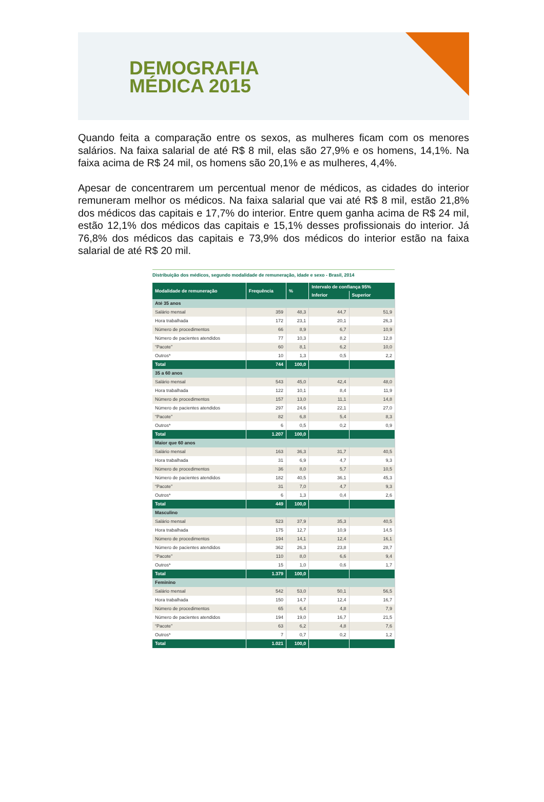DEMOGRAFIA
MÉDICA 2015
Quando feita a comparação entre os sexos, as mulheres ficam com os menores salários. Na faixa salarial de até R$ 8 mil, elas são 27,9% e os homens, 14,1%. Na faixa acima de R$ 24 mil, os homens são 20,1% e as mulheres, 4,4%.
Apesar de concentrarem um percentual menor de médicos, as cidades do interior remuneram melhor os médicos. Na faixa salarial que vai até R$ 8 mil, estão 21,8% dos médicos das capitais e 17,7% do interior. Entre quem ganha acima de R$ 24 mil, estão 12,1% dos médicos das capitais e 15,1% desses profissionais do interior. Já 76,8% dos médicos das capitais e 73,9% dos médicos do interior estão na faixa salarial de até R$ 20 mil.
Distribuição dos médicos, segundo modalidade de remuneração, idade e sexo - Brasil, 2014
| Modalidade de remuneração | Frequência | % | Intervalo de confiança 95% | |
| --- | --- | --- | --- | --- |
| | | | Inferior | Superior |
| Até 35 anos | | | | |
| Salário mensal | 359 | 48,3 | 44,7 | 51,9 |
| Hora trabalhada | 172 | 23,1 | 20,1 | 26,3 |
| Número de procedimentos | 66 | 8,9 | 6,7 | 10,9 |
| Número de pacientes atendidos | 77 | 10,3 | 8,2 | 12,8 |
| “Pacote” | 60 | 8,1 | 6,2 | 10,0 |
| Outros* | 10 | 1,3 | 0,5 | 2,2 |
| Total | 744 | 100,0 | | |
| 35 a 60 anos | | | | |
| Salário mensal | 543 | 45,0 | 42,4 | 48,0 |
| Hora trabalhada | 122 | 10,1 | 8,4 | 11,9 |
| Número de procedimentos | 157 | 13,0 | 11,1 | 14,8 |
| Número de pacientes atendidos | 297 | 24,6 | 22,1 | 27,0 |
| “Pacote” | 82 | 6,8 | 5,4 | 8,3 |
| Outros* | 6 | 0,5 | 0,2 | 0,9 |
| Total | 1.207 | 100,0 | | |
| Maior que 60 anos | | | | |
| Salário mensal | 163 | 36,3 | 31,7 | 40,5 |
| Hora trabalhada | 31 | 6,9 | 4,7 | 9,3 |
| Número de procedimentos | 36 | 8,0 | 5,7 | 10,5 |
| Número de pacientes atendidos | 182 | 40,5 | 36,1 | 45,3 |
| “Pacote” | 31 | 7,0 | 4,7 | 9,3 |
| Outros* | 6 | 1,3 | 0,4 | 2,6 |
| Total | 449 | 100,0 | | |
| Masculino | | | | |
| Salário mensal | 523 | 37,9 | 35,3 | 40,5 |
| Hora trabalhada | 175 | 12,7 | 10,9 | 14,5 |
| Número de procedimentos | 194 | 14,1 | 12,4 | 16,1 |
| Número de pacientes atendidos | 362 | 26,3 | 23,8 | 28,7 |
| “Pacote” | 110 | 8,0 | 6,6 | 9,4 |
| Outros* | 15 | 1,0 | 0,6 | 1,7 |
| Total | 1.379 | 100,0 | | |
| Feminino | | | | |
| Salário mensal | 542 | 53,0 | 50,1 | 56,5 |
| Hora trabalhada | 150 | 14,7 | 12,4 | 16,7 |
| Número de procedimentos | 65 | 6,4 | 4,8 | 7,9 |
| Número de pacientes atendidos | 194 | 19,0 | 16,7 | 21,5 |
| “Pacote” | 63 | 6,2 | 4,8 | 7,6 |
| Outros* | 7 | 0,7 | 0,2 | 1,2 |
| Total | 1.021 | 100,0 | | |